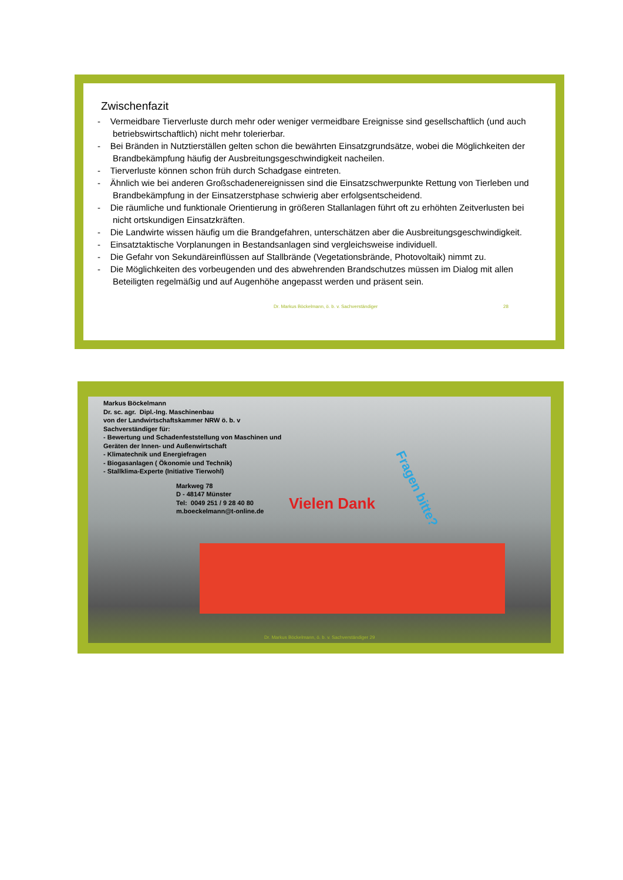Zwischenfazit
- Vermeidbare Tierverluste durch mehr oder weniger vermeidbare Ereignisse sind gesellschaftlich (und auch betriebswirtschaftlich) nicht mehr tolerierbar.
- Bei Bränden in Nutztierställen gelten schon die bewährten Einsatzgrundsätze, wobei die Möglichkeiten der Brandbekämpfung häufig der Ausbreitungsgeschwindigkeit nacheilen.
- Tierverluste können schon früh durch Schadgase eintreten.
- Ähnlich wie bei anderen Großschadenereignissen sind die Einsatzschwerpunkte Rettung von Tierleben und Brandbekämpfung in der Einsatzerstphase schwierig aber erfolgsentscheidend.
- Die räumliche und funktionale Orientierung in größeren Stallanlagen führt oft zu erhöhten Zeitverlusten bei nicht ortskundigen Einsatzkräften.
- Die Landwirte wissen häufig um die Brandgefahren, unterschätzen aber die Ausbreitungsgeschwindigkeit.
- Einsatztaktische Vorplanungen in Bestandsanlagen sind vergleichsweise individuell.
- Die Gefahr von Sekundäreinflüssen auf Stallbrände (Vegetationsbrände, Photovoltaik) nimmt zu.
- Die Möglichkeiten des vorbeugenden und des abwehrenden Brandschutzes müssen im Dialog mit allen Beteiligten regelmäßig und auf Augenhöhe angepasst werden und präsent sein.
Dr. Markus Böckelmann, ö. b. v. Sachverständiger 28
Markus Böckelmann
Dr. sc. agr. Dipl.-Ing. Maschinenbau
von der Landwirtschaftskammer NRW ö. b. v
Sachverständiger für:
- Bewertung und Schadenfeststellung von Maschinen und
Geräten der Innen- und Außenwirtschaft
- Klimatechnik und Energiefragen
- Biogasanlagen ( Ökonomie und Technik)
- Stallklima-Experte (Initiative Tierwohl)
Markweg 78
D - 48147 Münster
Tel: 0049 251 / 9 28 40 80
m.boeckelmann@t-online.de
Vielen Dank
Fragen bitte?
Dr. Markus Böckelmann, ö. b. v. Sachverständiger 29